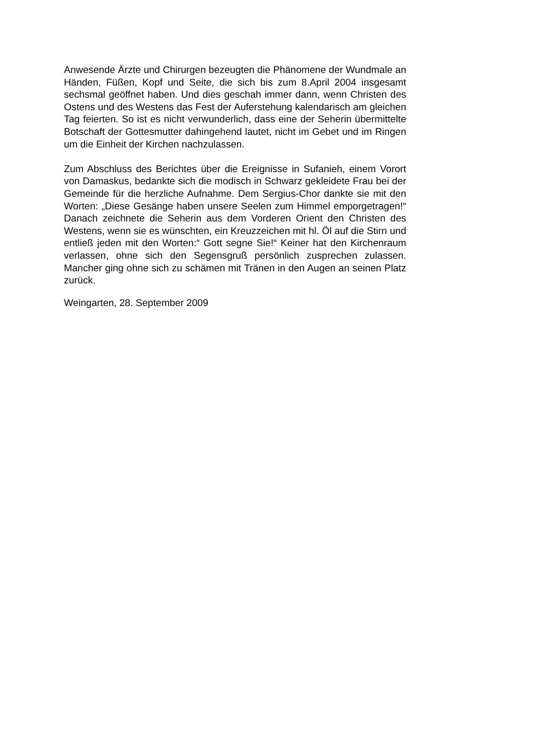Anwesende Ärzte und Chirurgen bezeugten die Phänomene der Wundmale an Händen, Füßen, Kopf und Seite, die sich bis zum 8.April 2004 insgesamt sechsmal geöffnet haben. Und dies geschah immer dann, wenn Christen des Ostens und des Westens das Fest der Auferstehung kalendarisch am gleichen Tag feierten. So ist es nicht verwunderlich, dass eine der Seherin übermittelte Botschaft der Gottesmutter dahingehend lautet, nicht im Gebet und im Ringen um die Einheit der Kirchen nachzulassen.
Zum Abschluss des Berichtes über die Ereignisse in Sufanieh, einem Vorort von Damaskus, bedankte sich die modisch in Schwarz gekleidete Frau bei der Gemeinde für die herzliche Aufnahme. Dem Sergius-Chor dankte sie mit den Worten: „Diese Gesänge haben unsere Seelen zum Himmel emporgetragen!“ Danach zeichnete die Seherin aus dem Vorderen Orient den Christen des Westens, wenn sie es wünschten, ein Kreuzzeichen mit hl. Öl auf die Stirn und entließ jeden mit den Worten:“ Gott segne Sie!“ Keiner hat den Kirchenraum verlassen, ohne sich den Segensgruß persönlich zusprechen zulassen. Mancher ging ohne sich zu schämen mit Tränen in den Augen an seinen Platz zurück.
Weingarten, 28. September 2009